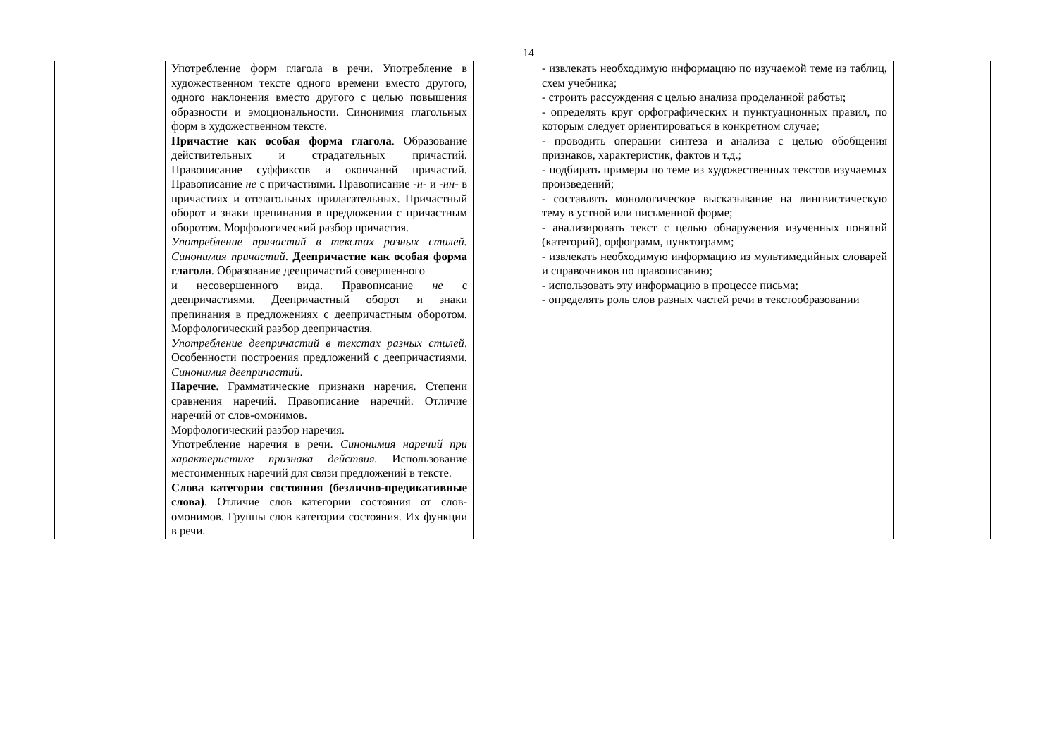14
| | Употребление форм глагола в речи. Употребление в художественном тексте одного времени вместо другого, одного наклонения вместо другого с целью повышения образности и эмоциональности. Синонимия глагольных форм в художественном тексте. Причастие как особая форма глагола . Образование действительных и страдательных причастий. Правописание суффиксов и окончаний причастий. Правописание не с причастиями. Правописание -н- и -нн- в причастиях и отглагольных прилагательных. Причастный оборот и знаки препинания в предложении с причастным оборотом. Морфологический разбор причастия. Употребление причастий в текстах разных стилей. Синонимия причастий . Деепричастие как особая форма глагола . Образование деепричастий совершенного и несовершенного вида. Правописание не с деепричастиями. Деепричастный оборот и знаки препинания в предложениях с деепричастным оборотом. Морфологический разбор деепричастия. Употребление деепричастий в текстах разных стилей . Особенности построения предложений с деепричастиями. Синонимия деепричастий . Наречие . Грамматические признаки наречия. Степени сравнения наречий. Правописание наречий. Отличие наречий от слов-омонимов. Морфологический разбор наречия. Употребление наречия в речи. Синонимия наречий при характеристике признака действия. Использование местоименных наречий для связи предложений в тексте. Слова категории состояния (безлично-предикативные слова) . Отличие слов категории состояния от слов-омонимов. Группы слов категории состояния. Их функции в речи. | | - извлекать необходимую информацию по изучаемой теме из таблиц, схем учебника; - строить рассуждения с целью анализа проделанной работы; - определять круг орфографических и пунктуационных правил, по которым следует ориентироваться в конкретном случае; - проводить операции синтеза и анализа с целью обобщения признаков, характеристик, фактов и т.д.; - подбирать примеры по теме из художественных текстов изучаемых произведений; - составлять монологическое высказывание на лингвистическую тему в устной или письменной форме; - анализировать текст с целью обнаружения изученных понятий (категорий), орфограмм, пунктограмм; - извлекать необходимую информацию из мультимедийных словарей и справочников по правописанию; - использовать эту информацию в процессе письма; - определять роль слов разных частей речи в текстообразовании | |